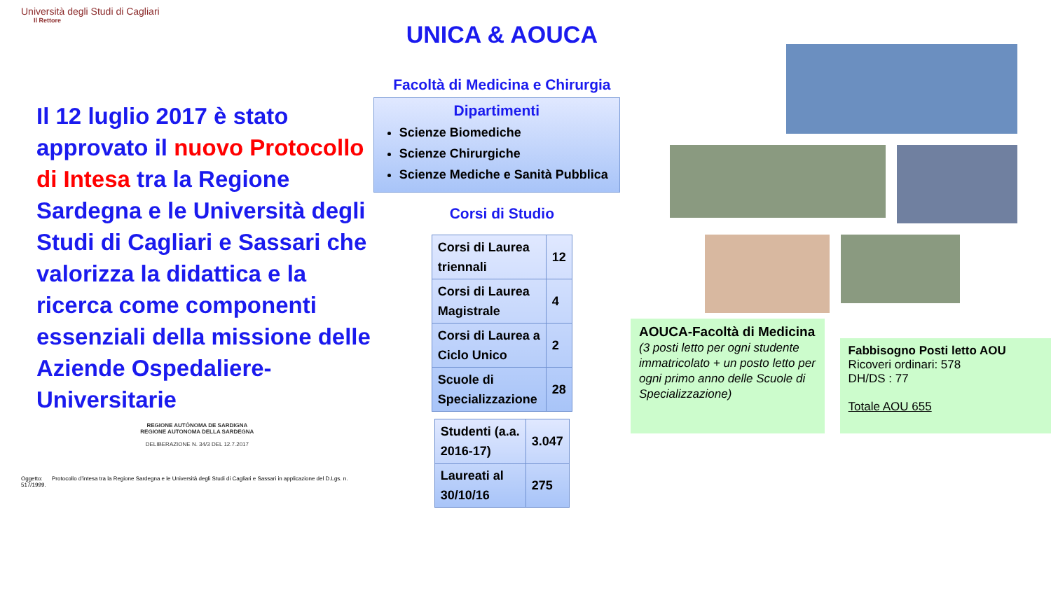Università degli Studi di Cagliari
Il Rettore
Il 12 luglio 2017 è stato approvato il nuovo Protocollo di Intesa tra la Regione Sardegna e le Università degli Studi di Cagliari e Sassari che valorizza la didattica e la ricerca come componenti essenziali della missione delle Aziende Ospedaliere-Universitarie
REGIONE AUTÒNOMA DE SARDIGNA
REGIONE AUTONOMA DELLA SARDEGNA
DELIBERAZIONE N. 34/3 DEL 12.7.2017
Oggetto: Protocollo d’intesa tra la Regione Sardegna e le Università degli Studi di Cagliari e Sassari in applicazione del D.Lgs. n. 517/1999.
UNICA & AOUCA
Facoltà di Medicina e Chirurgia
Dipartimenti
Scienze Biomediche
Scienze Chirurgiche
Scienze Mediche e Sanità Pubblica
Corsi di Studio
| Corsi di Laurea triennali | 12 |
| Corsi di Laurea Magistrale | 4 |
| Corsi di Laurea a Ciclo Unico | 2 |
| Scuole di Specializzazione | 28 |
| Studenti (a.a. 2016-17) | 3.047 |
| Laureati al 30/10/16 | 275 |
AOUCA-Facoltà di Medicina
(3 posti letto per ogni studente immatricolato + un posto letto per ogni primo anno delle Scuole di Specializzazione)
Fabbisogno Posti letto AOU
Ricoveri ordinari: 578
DH/DS : 77
Totale AOU 655